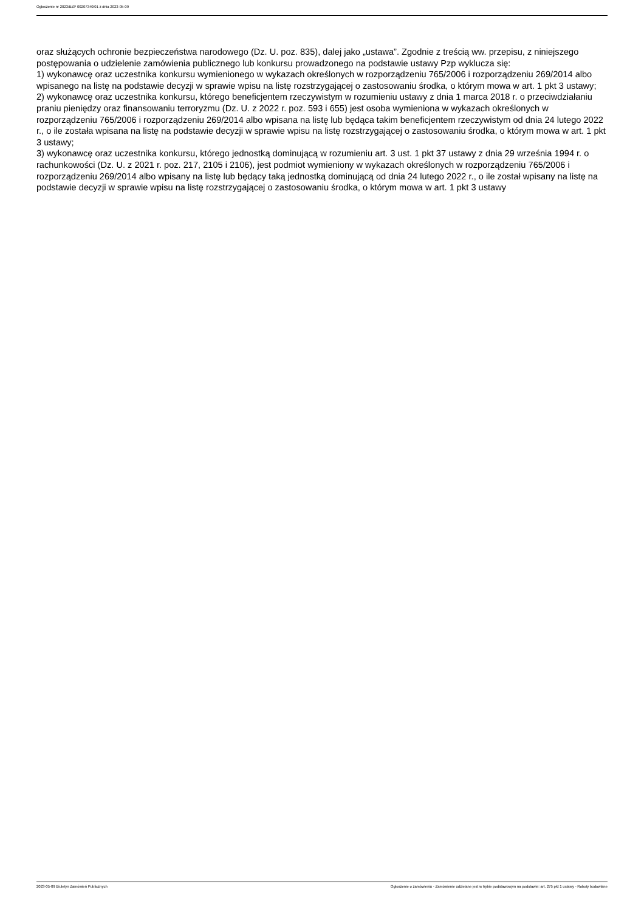Ogłoszenie nr 2023/BZP 00207340/01 z dnia 2023-05-09
oraz służących ochronie bezpieczeństwa narodowego (Dz. U. poz. 835), dalej jako „ustawa”. Zgodnie z treścią ww. przepisu, z niniejszego postępowania o udzielenie zamówienia publicznego lub konkursu prowadzonego na podstawie ustawy Pzp wyklucza się:
1) wykonawcę oraz uczestnika konkursu wymienionego w wykazach określonych w rozporządzeniu 765/2006 i rozporządzeniu 269/2014 albo wpisanego na listę na podstawie decyzji w sprawie wpisu na listę rozstrzygającej o zastosowaniu środka, o którym mowa w art. 1 pkt 3 ustawy;
2) wykonawcę oraz uczestnika konkursu, którego beneficjentem rzeczywistym w rozumieniu ustawy z dnia 1 marca 2018 r. o przeciwdziałaniu praniu pieniędzy oraz finansowaniu terroryzmu (Dz. U. z 2022 r. poz. 593 i 655) jest osoba wymieniona w wykazach określonych w rozporządzeniu 765/2006 i rozporządzeniu 269/2014 albo wpisana na listę lub będąca takim beneficjentem rzeczywistym od dnia 24 lutego 2022 r., o ile została wpisana na listę na podstawie decyzji w sprawie wpisu na listę rozstrzygającej o zastosowaniu środka, o którym mowa w art. 1 pkt 3 ustawy;
3) wykonawcę oraz uczestnika konkursu, którego jednostką dominującą w rozumieniu art. 3 ust. 1 pkt 37 ustawy z dnia 29 września 1994 r. o rachunkowości (Dz. U. z 2021 r. poz. 217, 2105 i 2106), jest podmiot wymieniony w wykazach określonych w rozporządzeniu 765/2006 i rozporządzeniu 269/2014 albo wpisany na listę lub będący taką jednostką dominującą od dnia 24 lutego 2022 r., o ile został wpisany na listę na podstawie decyzji w sprawie wpisu na listę rozstrzygającej o zastosowaniu środka, o którym mowa w art. 1 pkt 3 ustawy
2023-05-09 Biuletyn Zamówień Publicznych Ogłoszenie o zamówieniu - Zamówienie udzielane jest w trybie podstawowym na podstawie: art. 275 pkt 1 ustawy - Roboty budowlane